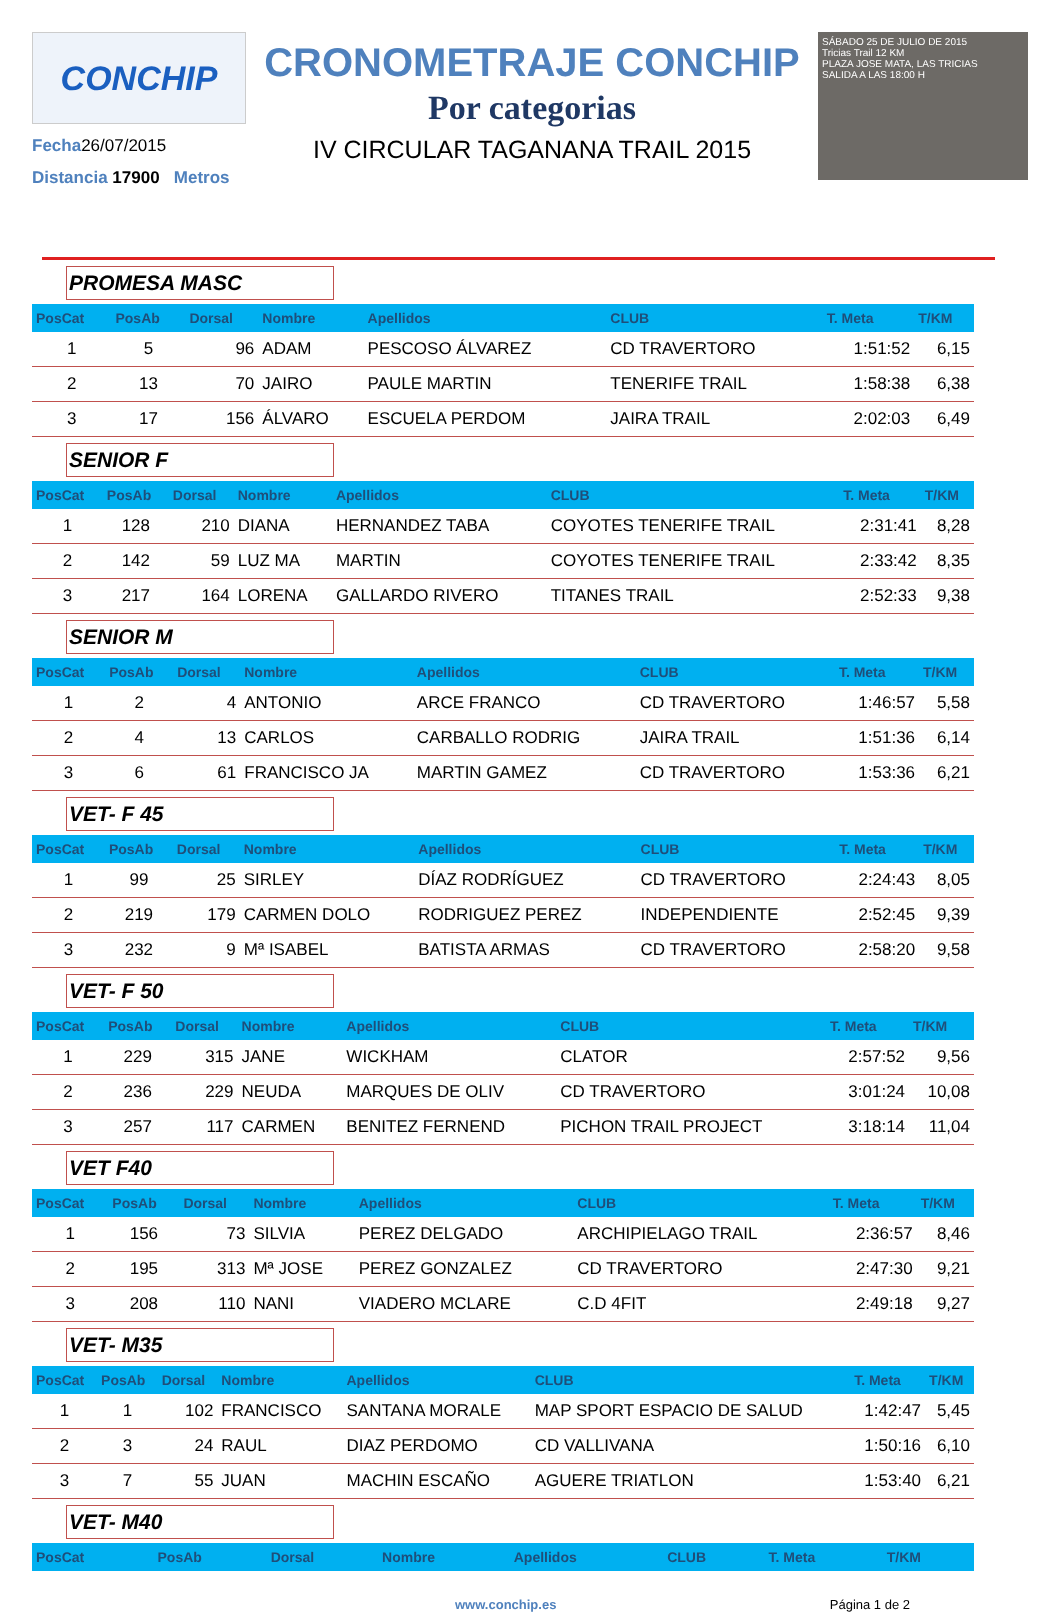CONCHIP
Fecha26/07/2015
Distancia 17900 Metros
CRONOMETRAJE CONCHIP
Por categorias
IV CIRCULAR TAGANANA TRAIL 2015
SÁBADO 25 DE JULIO DE 2015
Tricias Trail 12 KM
PLAZA JOSE MATA, LAS TRICIAS
SALIDA A LAS 18:00 H
PROMESA MASC
| PosCat | PosAb | Dorsal | Nombre | Apellidos | CLUB | T. Meta | T/KM |
| --- | --- | --- | --- | --- | --- | --- | --- |
| 1 | 5 | 96 | ADAM | PESCOSO ÁLVAREZ | CD TRAVERTORO | 1:51:52 | 6,15 |
| 2 | 13 | 70 | JAIRO | PAULE MARTIN | TENERIFE TRAIL | 1:58:38 | 6,38 |
| 3 | 17 | 156 | ÁLVARO | ESCUELA PERDOM | JAIRA TRAIL | 2:02:03 | 6,49 |
SENIOR F
| PosCat | PosAb | Dorsal | Nombre | Apellidos | CLUB | T. Meta | T/KM |
| --- | --- | --- | --- | --- | --- | --- | --- |
| 1 | 128 | 210 | DIANA | HERNANDEZ TABA | COYOTES TENERIFE TRAIL | 2:31:41 | 8,28 |
| 2 | 142 | 59 | LUZ MA | MARTIN | COYOTES TENERIFE TRAIL | 2:33:42 | 8,35 |
| 3 | 217 | 164 | LORENA | GALLARDO RIVERO | TITANES TRAIL | 2:52:33 | 9,38 |
SENIOR M
| PosCat | PosAb | Dorsal | Nombre | Apellidos | CLUB | T. Meta | T/KM |
| --- | --- | --- | --- | --- | --- | --- | --- |
| 1 | 2 | 4 | ANTONIO | ARCE FRANCO | CD TRAVERTORO | 1:46:57 | 5,58 |
| 2 | 4 | 13 | CARLOS | CARBALLO RODRIG | JAIRA TRAIL | 1:51:36 | 6,14 |
| 3 | 6 | 61 | FRANCISCO JA | MARTIN GAMEZ | CD TRAVERTORO | 1:53:36 | 6,21 |
VET- F 45
| PosCat | PosAb | Dorsal | Nombre | Apellidos | CLUB | T. Meta | T/KM |
| --- | --- | --- | --- | --- | --- | --- | --- |
| 1 | 99 | 25 | SIRLEY | DÍAZ RODRÍGUEZ | CD TRAVERTORO | 2:24:43 | 8,05 |
| 2 | 219 | 179 | CARMEN DOLO | RODRIGUEZ PEREZ | INDEPENDIENTE | 2:52:45 | 9,39 |
| 3 | 232 | 9 | Mª ISABEL | BATISTA ARMAS | CD TRAVERTORO | 2:58:20 | 9,58 |
VET- F 50
| PosCat | PosAb | Dorsal | Nombre | Apellidos | CLUB | T. Meta | T/KM |
| --- | --- | --- | --- | --- | --- | --- | --- |
| 1 | 229 | 315 | JANE | WICKHAM | CLATOR | 2:57:52 | 9,56 |
| 2 | 236 | 229 | NEUDA | MARQUES DE OLIV | CD TRAVERTORO | 3:01:24 | 10,08 |
| 3 | 257 | 117 | CARMEN | BENITEZ FERNEND | PICHON TRAIL PROJECT | 3:18:14 | 11,04 |
VET F40
| PosCat | PosAb | Dorsal | Nombre | Apellidos | CLUB | T. Meta | T/KM |
| --- | --- | --- | --- | --- | --- | --- | --- |
| 1 | 156 | 73 | SILVIA | PEREZ DELGADO | ARCHIPIELAGO TRAIL | 2:36:57 | 8,46 |
| 2 | 195 | 313 | Mª JOSE | PEREZ GONZALEZ | CD TRAVERTORO | 2:47:30 | 9,21 |
| 3 | 208 | 110 | NANI | VIADERO MCLARE | C.D 4FIT | 2:49:18 | 9,27 |
VET- M35
| PosCat | PosAb | Dorsal | Nombre | Apellidos | CLUB | T. Meta | T/KM |
| --- | --- | --- | --- | --- | --- | --- | --- |
| 1 | 1 | 102 | FRANCISCO | SANTANA MORALE | MAP SPORT ESPACIO DE SALUD | 1:42:47 | 5,45 |
| 2 | 3 | 24 | RAUL | DIAZ PERDOMO | CD VALLIVANA | 1:50:16 | 6,10 |
| 3 | 7 | 55 | JUAN | MACHIN ESCAÑO | AGUERE TRIATLON | 1:53:40 | 6,21 |
VET- M40
| PosCat | PosAb | Dorsal | Nombre | Apellidos | CLUB | T. Meta | T/KM |
| --- | --- | --- | --- | --- | --- | --- | --- |
www.conchip.es Página 1 de 2